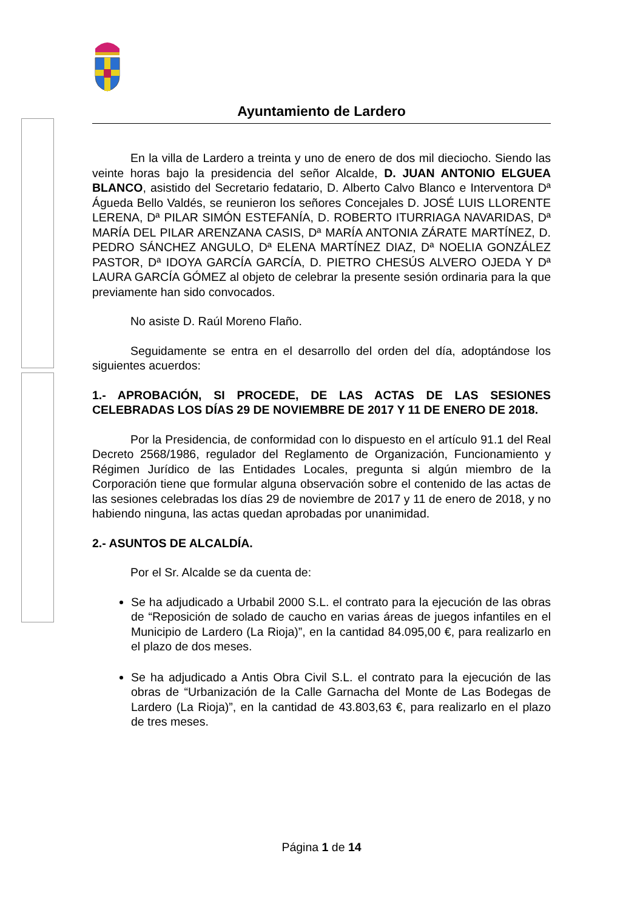Ayuntamiento de Lardero
En la villa de Lardero a treinta y uno de enero de dos mil dieciocho. Siendo las veinte horas bajo la presidencia del señor Alcalde, D. JUAN ANTONIO ELGUEA BLANCO, asistido del Secretario fedatario, D. Alberto Calvo Blanco e Interventora Dª Águeda Bello Valdés, se reunieron los señores Concejales D. JOSÉ LUIS LLORENTE LERENA, Dª PILAR SIMÓN ESTEFANÍA, D. ROBERTO ITURRIAGA NAVARIDAS, Dª MARÍA DEL PILAR ARENZANA CASIS, Dª MARÍA ANTONIA ZÁRATE MARTÍNEZ, D. PEDRO SÁNCHEZ ANGULO, Dª ELENA MARTÍNEZ DIAZ, Dª NOELIA GONZÁLEZ PASTOR, Dª IDOYA GARCÍA GARCÍA, D. PIETRO CHESÚS ALVERO OJEDA Y Dª LAURA GARCÍA GÓMEZ al objeto de celebrar la presente sesión ordinaria para la que previamente han sido convocados.
No asiste D. Raúl Moreno Flaño.
Seguidamente se entra en el desarrollo del orden del día, adoptándose los siguientes acuerdos:
1.- APROBACIÓN, SI PROCEDE, DE LAS ACTAS DE LAS SESIONES CELEBRADAS LOS DÍAS 29 DE NOVIEMBRE DE 2017 Y 11 DE ENERO DE 2018.
Por la Presidencia, de conformidad con lo dispuesto en el artículo 91.1 del Real Decreto 2568/1986, regulador del Reglamento de Organización, Funcionamiento y Régimen Jurídico de las Entidades Locales, pregunta si algún miembro de la Corporación tiene que formular alguna observación sobre el contenido de las actas de las sesiones celebradas los días 29 de noviembre de 2017 y 11 de enero de 2018, y no habiendo ninguna, las actas quedan aprobadas por unanimidad.
2.- ASUNTOS DE ALCALDÍA.
Por el Sr. Alcalde se da cuenta de:
Se ha adjudicado a Urbabil 2000 S.L. el contrato para la ejecución de las obras de “Reposición de solado de caucho en varias áreas de juegos infantiles en el Municipio de Lardero (La Rioja)”, en la cantidad 84.095,00 €, para realizarlo en el plazo de dos meses.
Se ha adjudicado a Antis Obra Civil S.L. el contrato para la ejecución de las obras de “Urbanización de la Calle Garnacha del Monte de Las Bodegas de Lardero (La Rioja)”, en la cantidad de 43.803,63 €, para realizarlo en el plazo de tres meses.
Página 1 de 14